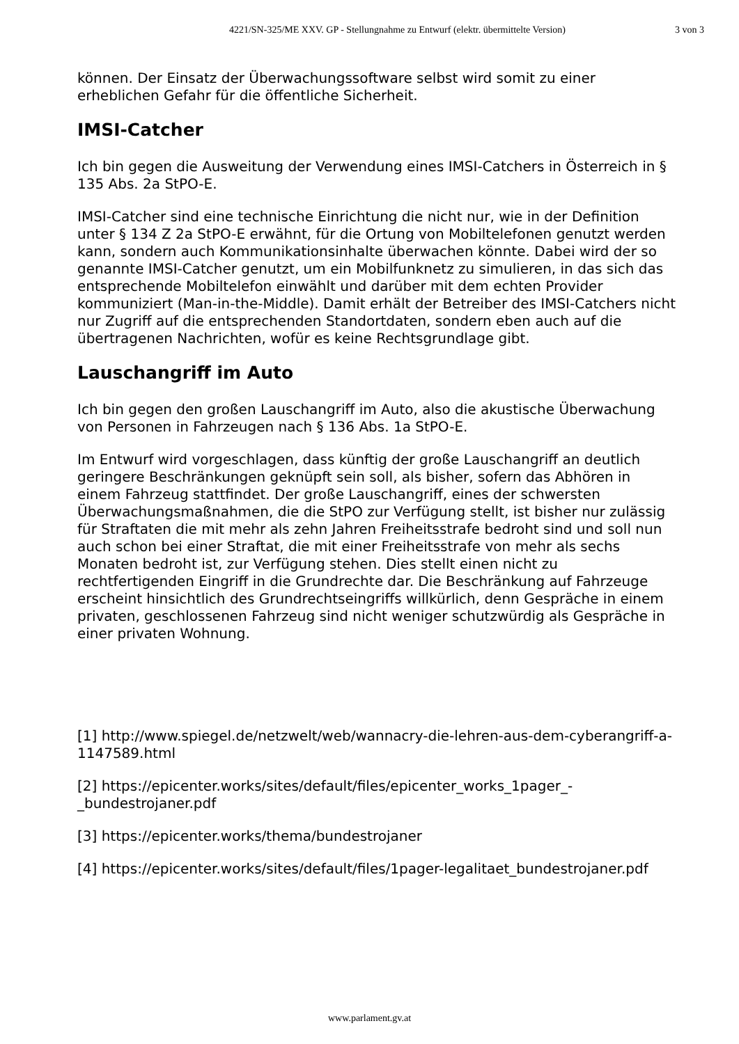4221/SN-325/ME XXV. GP - Stellungnahme zu Entwurf (elektr. übermittelte Version) 3 von 3
können. Der Einsatz der Überwachungssoftware selbst wird somit zu einer erheblichen Gefahr für die öffentliche Sicherheit.
IMSI-Catcher
Ich bin gegen die Ausweitung der Verwendung eines IMSI-Catchers in Österreich in § 135 Abs. 2a StPO-E.
IMSI-Catcher sind eine technische Einrichtung die nicht nur, wie in der Definition unter § 134 Z 2a StPO-E erwähnt, für die Ortung von Mobiltelefonen genutzt werden kann, sondern auch Kommunikationsinhalte überwachen könnte. Dabei wird der so genannte IMSI-Catcher genutzt, um ein Mobilfunknetz zu simulieren, in das sich das entsprechende Mobiltelefon einwählt und darüber mit dem echten Provider kommuniziert (Man-in-the-Middle). Damit erhält der Betreiber des IMSI-Catchers nicht nur Zugriff auf die entsprechenden Standortdaten, sondern eben auch auf die übertragenen Nachrichten, wofür es keine Rechtsgrundlage gibt.
Lauschangriff im Auto
Ich bin gegen den großen Lauschangriff im Auto, also die akustische Überwachung von Personen in Fahrzeugen nach § 136 Abs. 1a StPO-E.
Im Entwurf wird vorgeschlagen, dass künftig der große Lauschangriff an deutlich geringere Beschränkungen geknüpft sein soll, als bisher, sofern das Abhören in einem Fahrzeug stattfindet. Der große Lauschangriff, eines der schwersten Überwachungsmaßnahmen, die die StPO zur Verfügung stellt, ist bisher nur zulässig für Straftaten die mit mehr als zehn Jahren Freiheitsstrafe bedroht sind und soll nun auch schon bei einer Straftat, die mit einer Freiheitsstrafe von mehr als sechs Monaten bedroht ist, zur Verfügung stehen. Dies stellt einen nicht zu rechtfertigenden Eingriff in die Grundrechte dar. Die Beschränkung auf Fahrzeuge erscheint hinsichtlich des Grundrechtseingriffs willkürlich, denn Gespräche in einem privaten, geschlossenen Fahrzeug sind nicht weniger schutzwürdig als Gespräche in einer privaten Wohnung.
[1] http://www.spiegel.de/netzwelt/web/wannacry-die-lehren-aus-dem-cyberangriff-a-1147589.html
[2] https://epicenter.works/sites/default/files/epicenter_works_1pager_-_bundestrojaner.pdf
[3] https://epicenter.works/thema/bundestrojaner
[4] https://epicenter.works/sites/default/files/1pager-legalitaet_bundestrojaner.pdf
www.parlament.gv.at